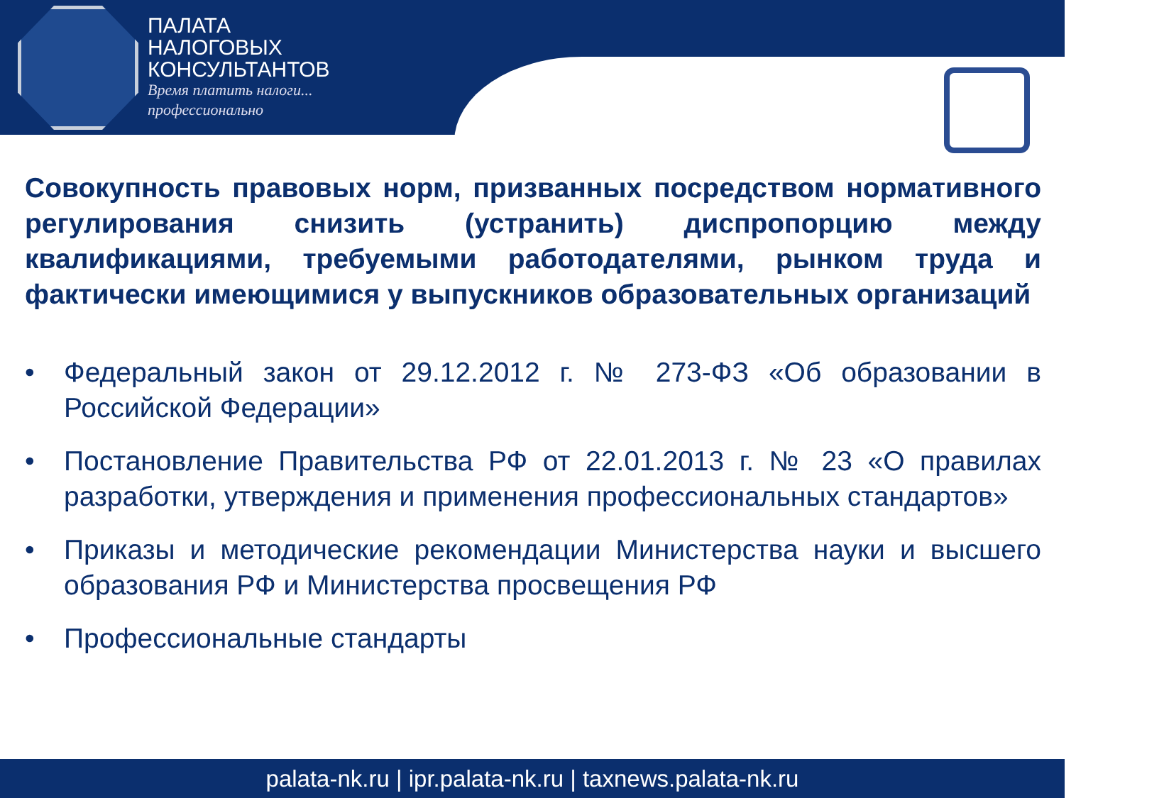ПАЛАТА
НАЛОГОВЫХ
КОНСУЛЬТАНТОВ
Время платить налоги...
профессионально
Совокупность правовых норм, призванных посредством нормативного регулирования снизить (устранить) диспропорцию между квалификациями, требуемыми работодателями, рынком труда и фактически имеющимися у выпускников образовательных организаций
• Федеральный закон от 29.12.2012 г. № 273-ФЗ «Об образовании в Российской Федерации»
• Постановление Правительства РФ от 22.01.2013 г. № 23 «О правилах разработки, утверждения и применения профессиональных стандартов»
• Приказы и методические рекомендации Министерства науки и высшего образования РФ и Министерства просвещения РФ
• Профессиональные стандарты
palata-nk.ru | ipr.palata-nk.ru | taxnews.palata-nk.ru